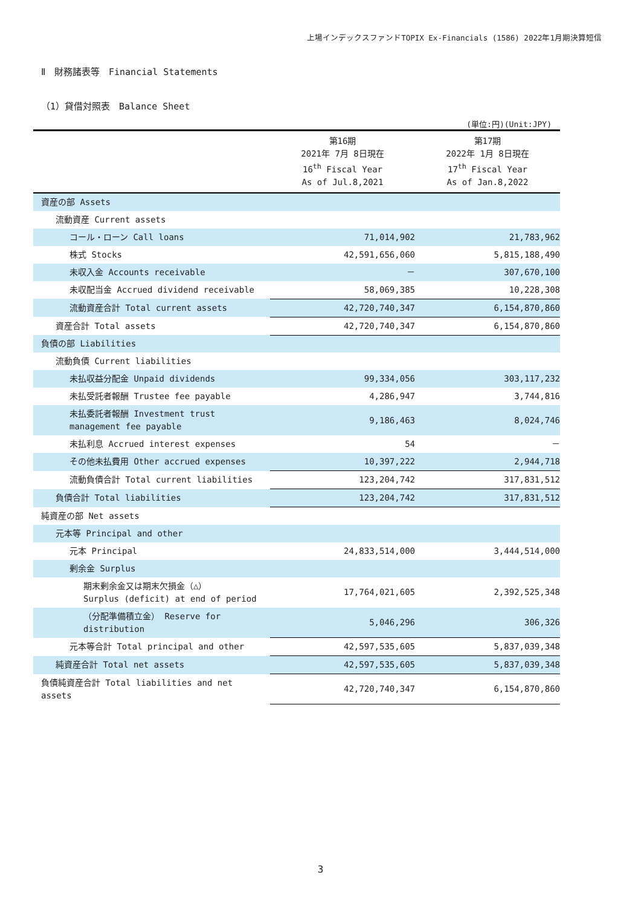上場インデックスファンドTOPIX Ex-Financials (1586) 2022年1月期決算短信
Ⅱ　財務諸表等　Financial Statements
（1）貸借対照表　Balance Sheet
(単位:円)(Unit:JPY)
| | 第16期 2021年 7月 8日現在 16<sup>th</sup> Fiscal Year As of Jul.8,2021 | 第17期 2022年 1月 8日現在 17<sup>th</sup> Fiscal Year As of Jan.8,2022 |
| --- | --- | --- |
| 資産の部 Assets | | |
| 流動資産 Current assets | | |
| コール・ローン Call loans | 71,014,902 | 21,783,962 |
| 株式 Stocks | 42,591,656,060 | 5,815,188,490 |
| 未収入金 Accounts receivable | － | 307,670,100 |
| 未収配当金 Accrued dividend receivable | 58,069,385 | 10,228,308 |
| 流動資産合計 Total current assets | 42,720,740,347 | 6,154,870,860 |
| 資産合計 Total assets | 42,720,740,347 | 6,154,870,860 |
| 負債の部 Liabilities | | |
| 流動負債 Current liabilities | | |
| 未払収益分配金 Unpaid dividends | 99,334,056 | 303,117,232 |
| 未払受託者報酬 Trustee fee payable | 4,286,947 | 3,744,816 |
| 未払委託者報酬 Investment trust management fee payable | 9,186,463 | 8,024,746 |
| 未払利息 Accrued interest expenses | 54 | － |
| その他未払費用 Other accrued expenses | 10,397,222 | 2,944,718 |
| 流動負債合計 Total current liabilities | 123,204,742 | 317,831,512 |
| 負債合計 Total liabilities | 123,204,742 | 317,831,512 |
| 純資産の部 Net assets | | |
| 元本等 Principal and other | | |
| 元本 Principal | 24,833,514,000 | 3,444,514,000 |
| 剰余金 Surplus | | |
| 期末剰余金又は期末欠損金（△） Surplus (deficit) at end of period | 17,764,021,605 | 2,392,525,348 |
| （分配準備積立金） Reserve for distribution | 5,046,296 | 306,326 |
| 元本等合計 Total principal and other | 42,597,535,605 | 5,837,039,348 |
| 純資産合計 Total net assets | 42,597,535,605 | 5,837,039,348 |
| 負債純資産合計 Total liabilities and net assets | 42,720,740,347 | 6,154,870,860 |
3